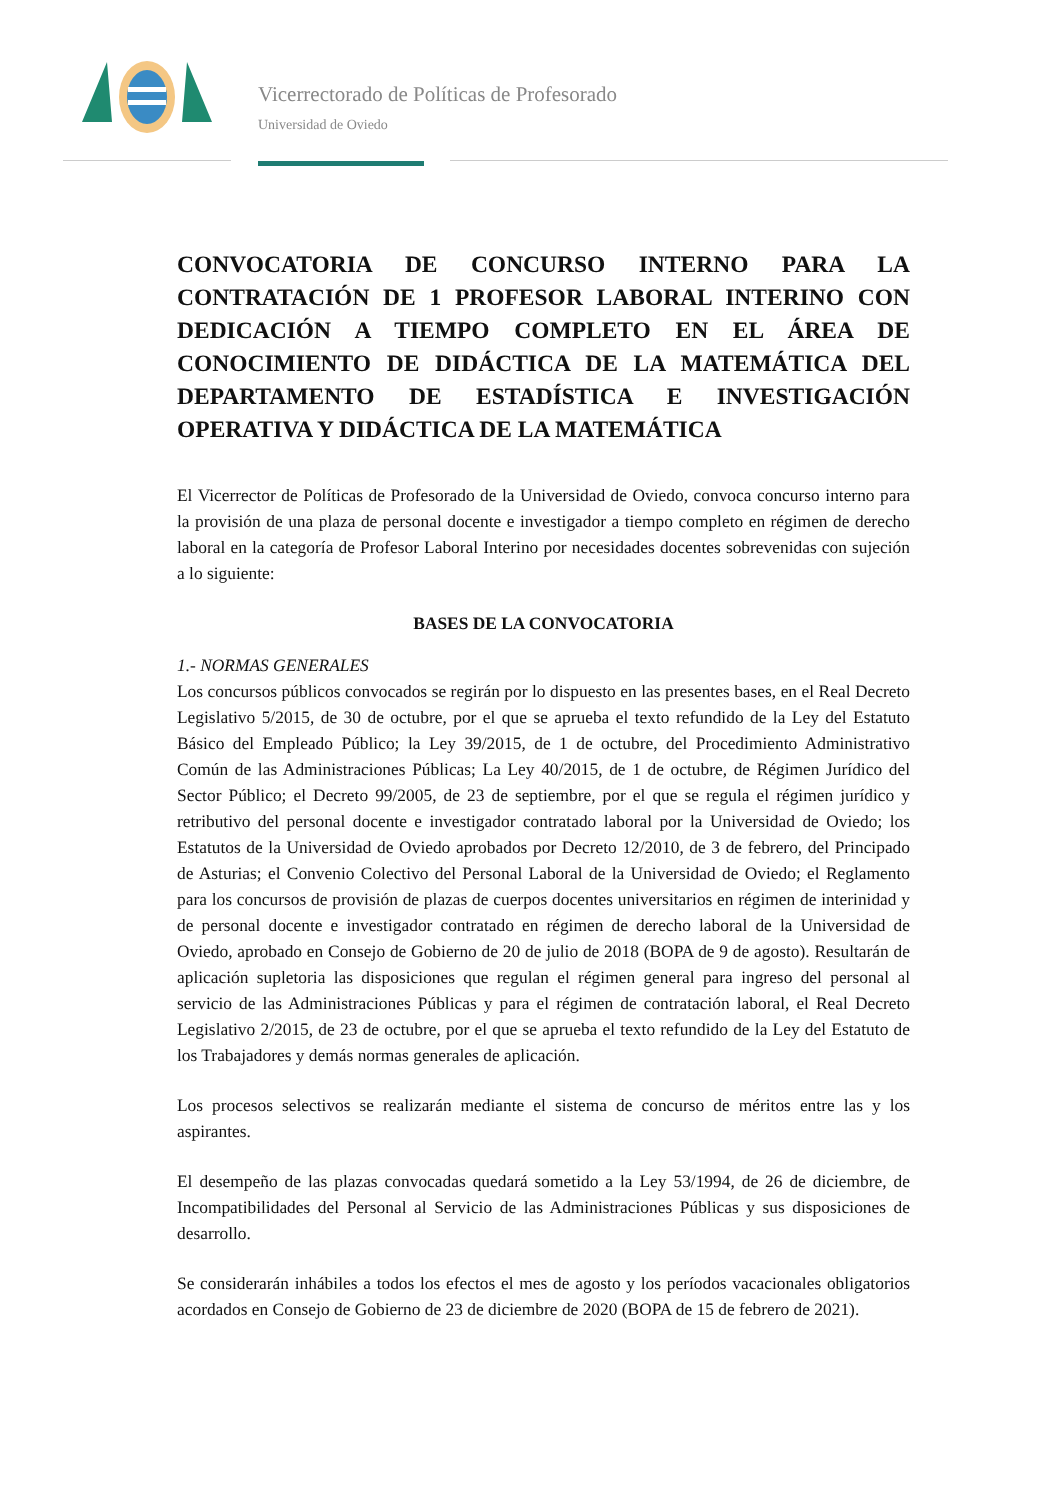Vicerrectorado de Políticas de Profesorado
Universidad de Oviedo
CONVOCATORIA DE CONCURSO INTERNO PARA LA CONTRATACIÓN DE 1 PROFESOR LABORAL INTERINO CON DEDICACIÓN A TIEMPO COMPLETO EN EL ÁREA DE CONOCIMIENTO DE DIDÁCTICA DE LA MATEMÁTICA DEL DEPARTAMENTO DE ESTADÍSTICA E INVESTIGACIÓN OPERATIVA Y DIDÁCTICA DE LA MATEMÁTICA
El Vicerrector de Políticas de Profesorado de la Universidad de Oviedo, convoca concurso interno para la provisión de una plaza de personal docente e investigador a tiempo completo en régimen de derecho laboral en la categoría de Profesor Laboral Interino por necesidades docentes sobrevenidas con sujeción a lo siguiente:
BASES DE LA CONVOCATORIA
1.- NORMAS GENERALES
Los concursos públicos convocados se regirán por lo dispuesto en las presentes bases, en el Real Decreto Legislativo 5/2015, de 30 de octubre, por el que se aprueba el texto refundido de la Ley del Estatuto Básico del Empleado Público; la Ley 39/2015, de 1 de octubre, del Procedimiento Administrativo Común de las Administraciones Públicas; La Ley 40/2015, de 1 de octubre, de Régimen Jurídico del Sector Público; el Decreto 99/2005, de 23 de septiembre, por el que se regula el régimen jurídico y retributivo del personal docente e investigador contratado laboral por la Universidad de Oviedo; los Estatutos de la Universidad de Oviedo aprobados por Decreto 12/2010, de 3 de febrero, del Principado de Asturias; el Convenio Colectivo del Personal Laboral de la Universidad de Oviedo; el Reglamento para los concursos de provisión de plazas de cuerpos docentes universitarios en régimen de interinidad y de personal docente e investigador contratado en régimen de derecho laboral de la Universidad de Oviedo, aprobado en Consejo de Gobierno de 20 de julio de 2018 (BOPA de 9 de agosto). Resultarán de aplicación supletoria las disposiciones que regulan el régimen general para ingreso del personal al servicio de las Administraciones Públicas y para el régimen de contratación laboral, el Real Decreto Legislativo 2/2015, de 23 de octubre, por el que se aprueba el texto refundido de la Ley del Estatuto de los Trabajadores y demás normas generales de aplicación.
Los procesos selectivos se realizarán mediante el sistema de concurso de méritos entre las y los aspirantes.
El desempeño de las plazas convocadas quedará sometido a la Ley 53/1994, de 26 de diciembre, de Incompatibilidades del Personal al Servicio de las Administraciones Públicas y sus disposiciones de desarrollo.
Se considerarán inhábiles a todos los efectos el mes de agosto y los períodos vacacionales obligatorios acordados en Consejo de Gobierno de 23 de diciembre de 2020 (BOPA de 15 de febrero de 2021).